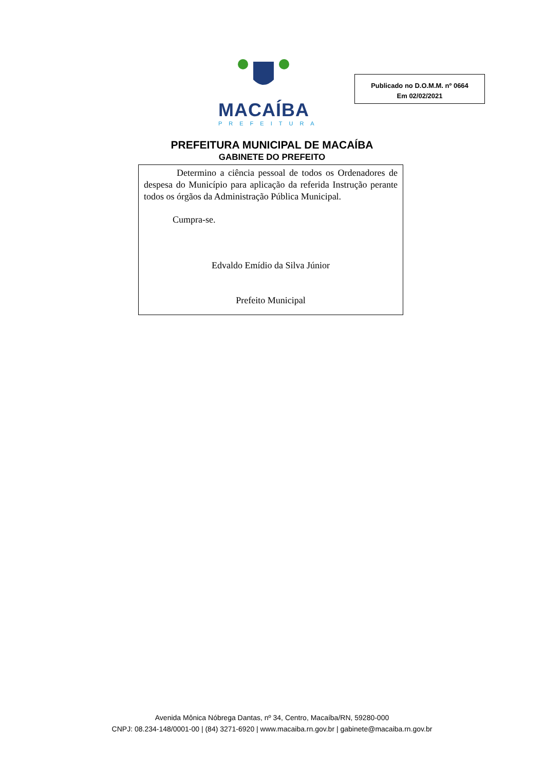MACAÍBA
PREFEITURA
Publicado no D.O.M.M. nº 0664
Em 02/02/2021
PREFEITURA MUNICIPAL DE MACAÍBA
GABINETE DO PREFEITO
Determino a ciência pessoal de todos os Ordenadores de despesa do Município para aplicação da referida Instrução perante todos os órgãos da Administração Pública Municipal.
Cumpra-se.
Edvaldo Emídio da Silva Júnior
Prefeito Municipal
Avenida Mônica Nóbrega Dantas, nº 34, Centro, Macaíba/RN, 59280-000
CNPJ: 08.234-148/0001-00 | (84) 3271-6920 | www.macaiba.rn.gov.br | gabinete@macaiba.rn.gov.br